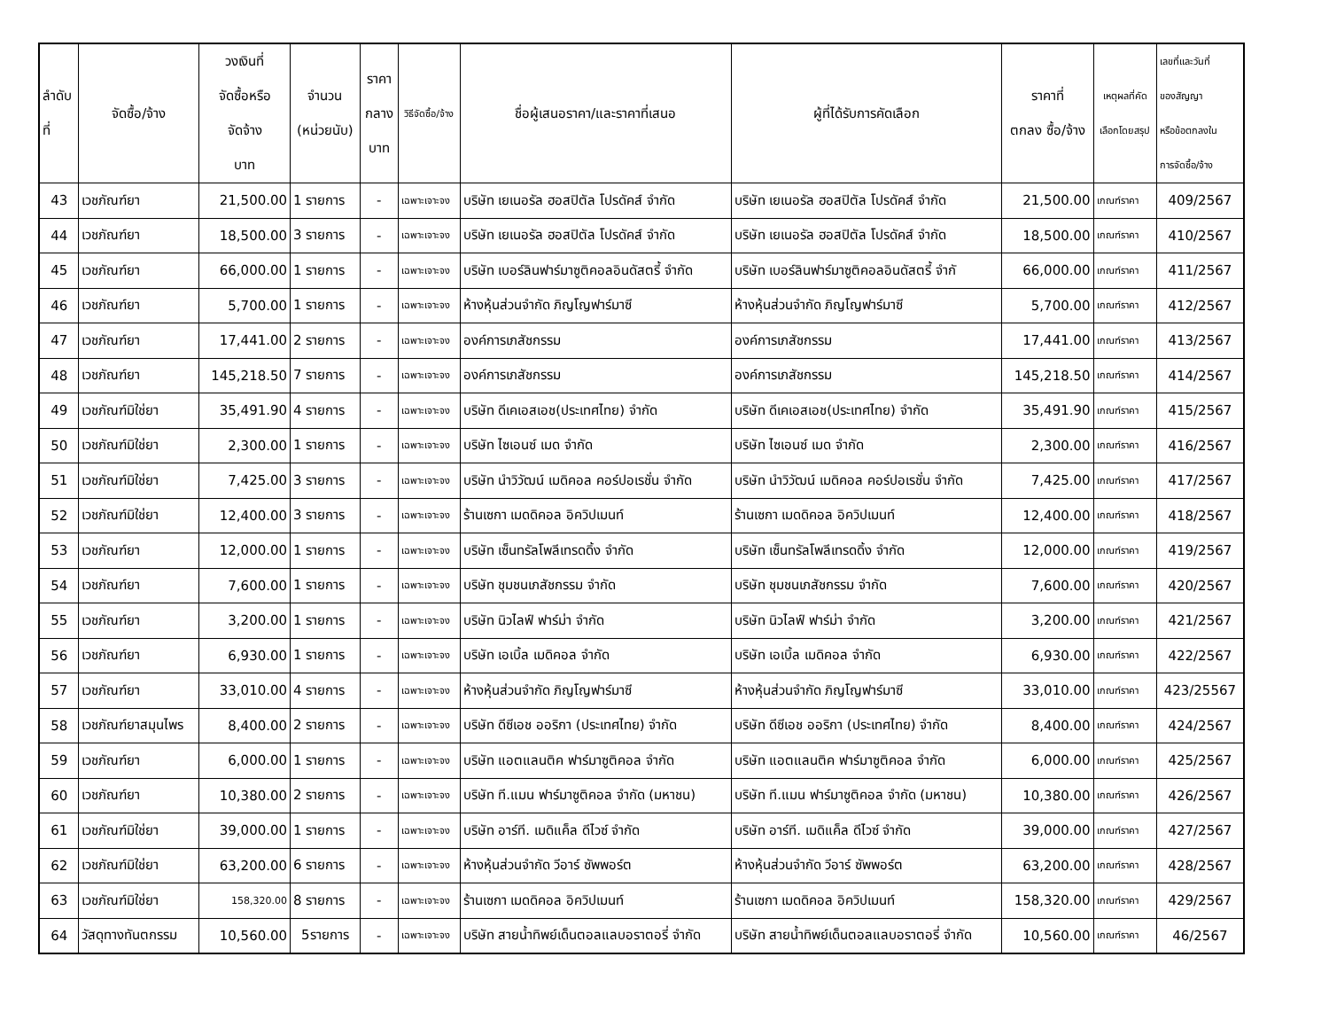| ลำดับ ที่ | จัดซื้อ/จ้าง | วงเงินที่ จัดซื้อหรือ จัดจ้าง บาท | จำนวน (หน่วยนับ) | ราคา กลาง บาท | วิธีจัดซื้อ/จ้าง | ชื่อผู้เสนอราคา/และราคาที่เสนอ | ผู้ที่ได้รับการคัดเลือก | ราคาที่ ตกลง ซื้อ/จ้าง | เหตุผลที่คัด เลือกโดยสรุป | เลขที่และวันที่ ของสัญญา หรือข้อตกลงใน การจัดซื้อ/จ้าง |
| --- | --- | --- | --- | --- | --- | --- | --- | --- | --- | --- |
| 43 | เวชภัณฑ์ยา | 21,500.00 | 1 รายการ | - | เฉพาะเจาะจง | บริษัท เยเนอรัล ฮอสปิตัล โปรดัคส์ จำกัด | บริษัท เยเนอรัล ฮอสปิตัล โปรดัคส์ จำกัด | 21,500.00 | เกณฑ์ราคา | 409/2567 |
| 44 | เวชภัณฑ์ยา | 18,500.00 | 3 รายการ | - | เฉพาะเจาะจง | บริษัท เยเนอรัล ฮอสปิตัล โปรดัคส์ จำกัด | บริษัท เยเนอรัล ฮอสปิตัล โปรดัคส์ จำกัด | 18,500.00 | เกณฑ์ราคา | 410/2567 |
| 45 | เวชภัณฑ์ยา | 66,000.00 | 1 รายการ | - | เฉพาะเจาะจง | บริษัท เบอร์ลินฟาร์มาซูติคอลอินดัสตรี้ จำกัด | บริษัท เบอร์ลินฟาร์มาซูติคอลอินดัสตรี้ จำกั | 66,000.00 | เกณฑ์ราคา | 411/2567 |
| 46 | เวชภัณฑ์ยา | 5,700.00 | 1 รายการ | - | เฉพาะเจาะจง | ห้างหุ้นส่วนจำกัด ภิญโญฟาร์มาซี | ห้างหุ้นส่วนจำกัด ภิญโญฟาร์มาซี | 5,700.00 | เกณฑ์ราคา | 412/2567 |
| 47 | เวชภัณฑ์ยา | 17,441.00 | 2 รายการ | - | เฉพาะเจาะจง | องค์การเภสัชกรรม | องค์การเภสัชกรรม | 17,441.00 | เกณฑ์ราคา | 413/2567 |
| 48 | เวชภัณฑ์ยา | 145,218.50 | 7 รายการ | - | เฉพาะเจาะจง | องค์การเภสัชกรรม | องค์การเภสัชกรรม | 145,218.50 | เกณฑ์ราคา | 414/2567 |
| 49 | เวชภัณฑ์มิใช่ยา | 35,491.90 | 4 รายการ | - | เฉพาะเจาะจง | บริษัท ดีเคเอสเอช(ประเทศไทย) จำกัด | บริษัท ดีเคเอสเอช(ประเทศไทย) จำกัด | 35,491.90 | เกณฑ์ราคา | 415/2567 |
| 50 | เวชภัณฑ์มิใช่ยา | 2,300.00 | 1 รายการ | - | เฉพาะเจาะจง | บริษัท ไซเอนซ์ เมด จำกัด | บริษัท ไซเอนซ์ เมด จำกัด | 2,300.00 | เกณฑ์ราคา | 416/2567 |
| 51 | เวชภัณฑ์มิใช่ยา | 7,425.00 | 3 รายการ | - | เฉพาะเจาะจง | บริษัท นำวิวัฒน์ เมดิคอล คอร์ปอเรชั่น จำกัด | บริษัท นำวิวัฒน์ เมดิคอล คอร์ปอเรชั่น จำกัด | 7,425.00 | เกณฑ์ราคา | 417/2567 |
| 52 | เวชภัณฑ์มิใช่ยา | 12,400.00 | 3 รายการ | - | เฉพาะเจาะจง | ร้านเซกา เมดดิคอล อิควิปเมนท์ | ร้านเซกา เมดดิคอล อิควิปเมนท์ | 12,400.00 | เกณฑ์ราคา | 418/2567 |
| 53 | เวชภัณฑ์ยา | 12,000.00 | 1 รายการ | - | เฉพาะเจาะจง | บริษัท เซ็นทรัลโพลีเทรดดิ้ง จำกัด | บริษัท เซ็นทรัลโพลีเทรดดิ้ง จำกัด | 12,000.00 | เกณฑ์ราคา | 419/2567 |
| 54 | เวชภัณฑ์ยา | 7,600.00 | 1 รายการ | - | เฉพาะเจาะจง | บริษัท ชุมชนเภสัชกรรม จำกัด | บริษัท ชุมชนเภสัชกรรม จำกัด | 7,600.00 | เกณฑ์ราคา | 420/2567 |
| 55 | เวชภัณฑ์ยา | 3,200.00 | 1 รายการ | - | เฉพาะเจาะจง | บริษัท นิวไลฟ์ ฟาร์ม่า จำกัด | บริษัท นิวไลฟ์ ฟาร์ม่า จำกัด | 3,200.00 | เกณฑ์ราคา | 421/2567 |
| 56 | เวชภัณฑ์ยา | 6,930.00 | 1 รายการ | - | เฉพาะเจาะจง | บริษัท เอเบิ้ล เมดิคอล จำกัด | บริษัท เอเบิ้ล เมดิคอล จำกัด | 6,930.00 | เกณฑ์ราคา | 422/2567 |
| 57 | เวชภัณฑ์ยา | 33,010.00 | 4 รายการ | - | เฉพาะเจาะจง | ห้างหุ้นส่วนจำกัด ภิญโญฟาร์มาซี | ห้างหุ้นส่วนจำกัด ภิญโญฟาร์มาซี | 33,010.00 | เกณฑ์ราคา | 423/25567 |
| 58 | เวชภัณฑ์ยาสมุนไพร | 8,400.00 | 2 รายการ | - | เฉพาะเจาะจง | บริษัท ดีซีเอช ออริกา (ประเทศไทย) จำกัด | บริษัท ดีซีเอช ออริกา (ประเทศไทย) จำกัด | 8,400.00 | เกณฑ์ราคา | 424/2567 |
| 59 | เวชภัณฑ์ยา | 6,000.00 | 1 รายการ | - | เฉพาะเจาะจง | บริษัท แอตแลนติค ฟาร์มาซูติคอล จำกัด | บริษัท แอตแลนติค ฟาร์มาซูติคอล จำกัด | 6,000.00 | เกณฑ์ราคา | 425/2567 |
| 60 | เวชภัณฑ์ยา | 10,380.00 | 2 รายการ | - | เฉพาะเจาะจง | บริษัท ที.แมน ฟาร์มาซูติคอล จำกัด (มหาชน) | บริษัท ที.แมน ฟาร์มาซูติคอล จำกัด (มหาชน) | 10,380.00 | เกณฑ์ราคา | 426/2567 |
| 61 | เวชภัณฑ์มิใช่ยา | 39,000.00 | 1 รายการ | - | เฉพาะเจาะจง | บริษัท อาร์ที. เมดิแค็ล ดีไวซ์ จำกัด | บริษัท อาร์ที. เมดิแค็ล ดีไวซ์ จำกัด | 39,000.00 | เกณฑ์ราคา | 427/2567 |
| 62 | เวชภัณฑ์มิใช่ยา | 63,200.00 | 6 รายการ | - | เฉพาะเจาะจง | ห้างหุ้นส่วนจำกัด วีอาร์ ซัพพอร์ต | ห้างหุ้นส่วนจำกัด วีอาร์ ซัพพอร์ต | 63,200.00 | เกณฑ์ราคา | 428/2567 |
| 63 | เวชภัณฑ์มิใช่ยา | 158,320.00 | 8 รายการ | - | เฉพาะเจาะจง | ร้านเซกา เมดดิคอล อิควิปเมนท์ | ร้านเซกา เมดดิคอล อิควิปเมนท์ | 158,320.00 | เกณฑ์ราคา | 429/2567 |
| 64 | วัสดุทางทันตกรรม | 10,560.00 | 5รายการ | - | เฉพาะเจาะจง | บริษัท สายน้ำทิพย์เด็นตอลแลบอราตอรี่ จำกัด | บริษัท สายน้ำทิพย์เด็นตอลแลบอราตอรี่ จำกัด | 10,560.00 | เกณฑ์ราคา | 46/2567 |